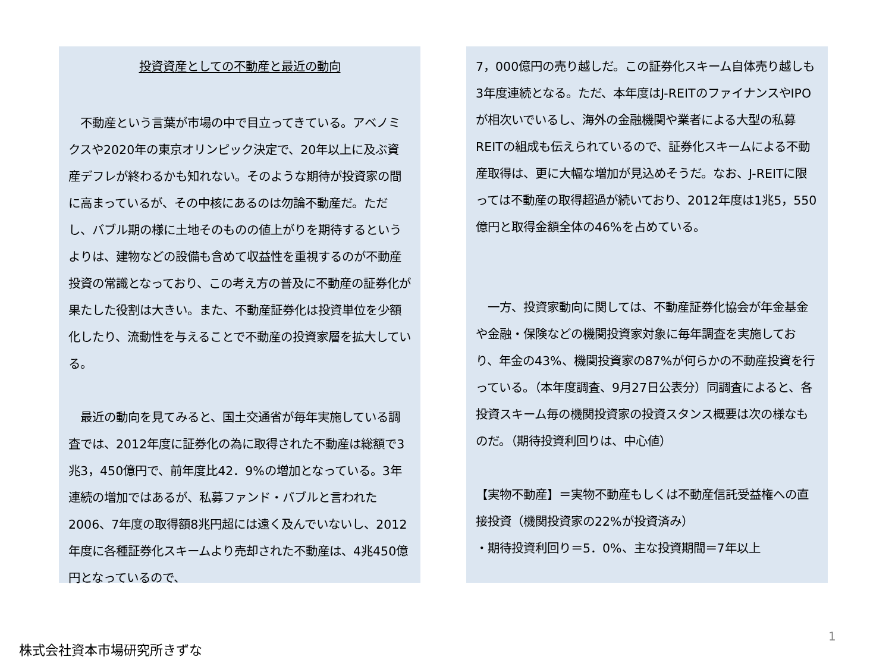投資資産としての不動産と最近の動向
　不動産という言葉が市場の中で目立ってきている。アベノミクスや2020年の東京オリンピック決定で、20年以上に及ぶ資産デフレが終わるかも知れない。そのような期待が投資家の間に高まっているが、その中核にあるのは勿論不動産だ。ただし、バブル期の様に土地そのものの値上がりを期待するというよりは、建物などの設備も含めて収益性を重視するのが不動産投資の常識となっており、この考え方の普及に不動産の証券化が果たした役割は大きい。また、不動産証券化は投資単位を少額化したり、流動性を与えることで不動産の投資家層を拡大している。
　最近の動向を見てみると、国土交通省が毎年実施している調査では、2012年度に証券化の為に取得された不動産は総額で3兆3，450億円で、前年度比42．9%の増加となっている。3年連続の増加ではあるが、私募ファンド・バブルと言われた2006、7年度の取得額8兆円超には遠く及んでいないし、2012年度に各種証券化スキームより売却された不動産は、4兆450億円となっているので、
7，000億円の売り越しだ。この証券化スキーム自体売り越しも3年度連続となる。ただ、本年度はJ-REITのファイナンスやIPOが相次いでいるし、海外の金融機関や業者による大型の私募REITの組成も伝えられているので、証券化スキームによる不動産取得は、更に大幅な増加が見込めそうだ。なお、J-REITに限っては不動産の取得超過が続いており、2012年度は1兆5，550億円と取得金額全体の46%を占めている。
　一方、投資家動向に関しては、不動産証券化協会が年金基金や金融・保険などの機関投資家対象に毎年調査を実施しており、年金の43%、機関投資家の87%が何らかの不動産投資を行っている。（本年度調査、9月27日公表分）同調査によると、各投資スキーム毎の機関投資家の投資スタンス概要は次の様なものだ。（期待投資利回りは、中心値）
【実物不動産】＝実物不動産もしくは不動産信託受益権への直接投資（機関投資家の22%が投資済み）
・期待投資利回り＝5．0%、主な投資期間＝7年以上
1
株式会社資本市場研究所きずな